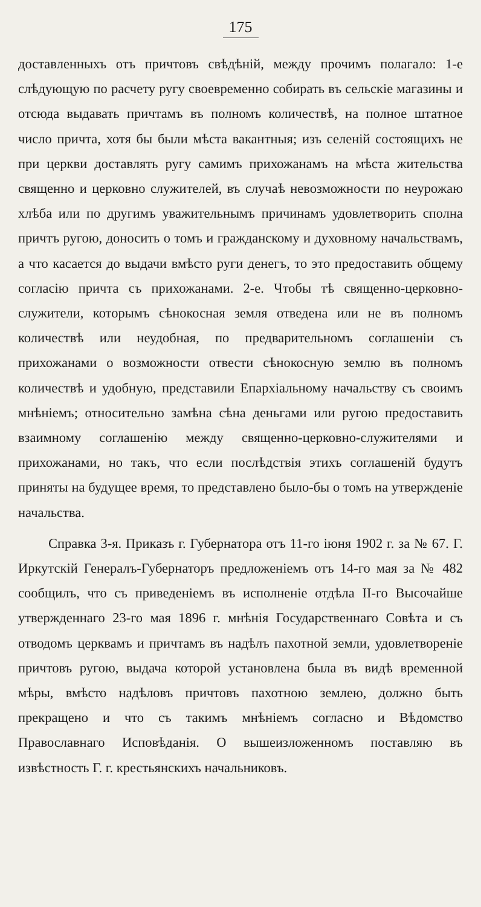175
доставленныхъ отъ причтовъ свѣдѣній, между прочимъ полагало: 1-е слѣдующую по расчету ругу своевременно собирать въ сельскіе магазины и отсюда выдавать причтамъ въ полномъ количествѣ, на полное штатное число причта, хотя бы были мѣста вакантныя; изъ селеній состоящихъ не при церкви доставлять ругу самимъ прихожанамъ на мѣста жительства священно и церковно служителей, въ случаѣ невозможности по неурожаю хлѣба или по другимъ уважительнымъ причинамъ удовлетворить сполна причтъ ругою, доносить о томъ и гражданскому и духовному начальствамъ, а что касается до выдачи вмѣсто руги денегъ, то это предоставить общему согласію причта съ прихожанами. 2-е. Чтобы тѣ священно-церковно-служители, которымъ сѣнокосная земля отведена или не въ полномъ количествѣ или неудобная, по предварительномъ соглашеніи съ прихожанами о возможности отвести сѣнокосную землю въ полномъ количествѣ и удобную, представили Епархіальному начальству съ своимъ мнѣніемъ; относительно замѣна сѣна деньгами или ругою предоставить взаимному соглашенію между священно-церковно-служителями и прихожанами, но такъ, что если послѣдствія этихъ соглашеній будутъ приняты на будущее время, то представлено было-бы о томъ на утвержденіе начальства.
Справка 3-я. Приказъ г. Губернатора отъ 11-го іюня 1902 г. за № 67. Г. Иркутскій Генералъ-Губернаторъ предложеніемъ отъ 14-го мая за № 482 сообщилъ, что съ приведеніемъ въ исполненіе отдѣла II-го Высочайше утвержденнаго 23-го мая 1896 г. мнѣнія Государственнаго Совѣта и съ отводомъ церквамъ и причтамъ въ надѣлъ пахотной земли, удовлетвореніе причтовъ ругою, выдача которой установлена была въ видѣ временной мѣры, вмѣсто надѣловъ причтовъ пахотною землею, должно быть прекращено и что съ такимъ мнѣніемъ согласно и Вѣдомство Православнаго Исповѣданія. О вышеизложенномъ поставляю въ извѣстность Г. г. крестьянскихъ начальниковъ.